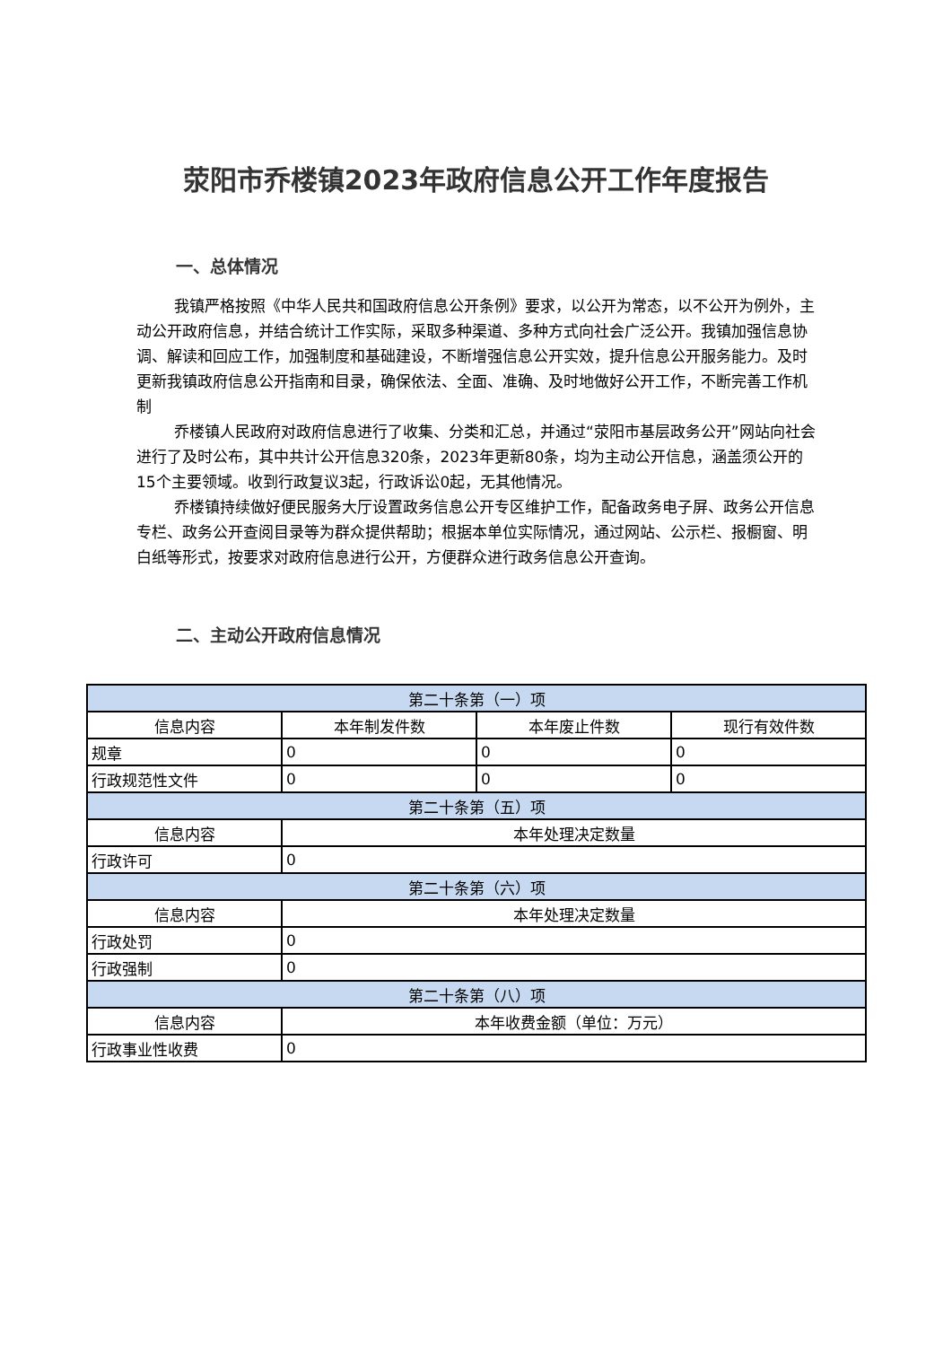荥阳市乔楼镇2023年政府信息公开工作年度报告
一、总体情况
我镇严格按照《中华人民共和国政府信息公开条例》要求，以公开为常态，以不公开为例外，主动公开政府信息，并结合统计工作实际，采取多种渠道、多种方式向社会广泛公开。我镇加强信息协调、解读和回应工作，加强制度和基础建设，不断增强信息公开实效，提升信息公开服务能力。及时更新我镇政府信息公开指南和目录，确保依法、全面、准确、及时地做好公开工作，不断完善工作机制
乔楼镇人民政府对政府信息进行了收集、分类和汇总，并通过“荥阳市基层政务公开”网站向社会进行了及时公布，其中共计公开信息320条，2023年更新80条，均为主动公开信息，涵盖须公开的15个主要领域。收到行政复议3起，行政诉讼0起，无其他情况。
乔楼镇持续做好便民服务大厅设置政务信息公开专区维护工作，配备政务电子屏、政务公开信息专栏、政务公开查阅目录等为群众提供帮助；根据本单位实际情况，通过网站、公示栏、报橱窗、明白纸等形式，按要求对政府信息进行公开，方便群众进行政务信息公开查询。
二、主动公开政府信息情况
| 第二十条第（一）项 | | | |
| --- | --- | --- | --- |
| 信息内容 | 本年制发件数 | 本年废止件数 | 现行有效件数 |
| 规章 | 0 | 0 | 0 |
| 行政规范性文件 | 0 | 0 | 0 |
| 第二十条第（五）项 | | | |
| 信息内容 | 本年处理决定数量 | | |
| 行政许可 | 0 | | |
| 第二十条第（六）项 | | | |
| 信息内容 | 本年处理决定数量 | | |
| 行政处罚 | 0 | | |
| 行政强制 | 0 | | |
| 第二十条第（八）项 | | | |
| 信息内容 | 本年收费金额（单位：万元） | | |
| 行政事业性收费 | 0 | | |